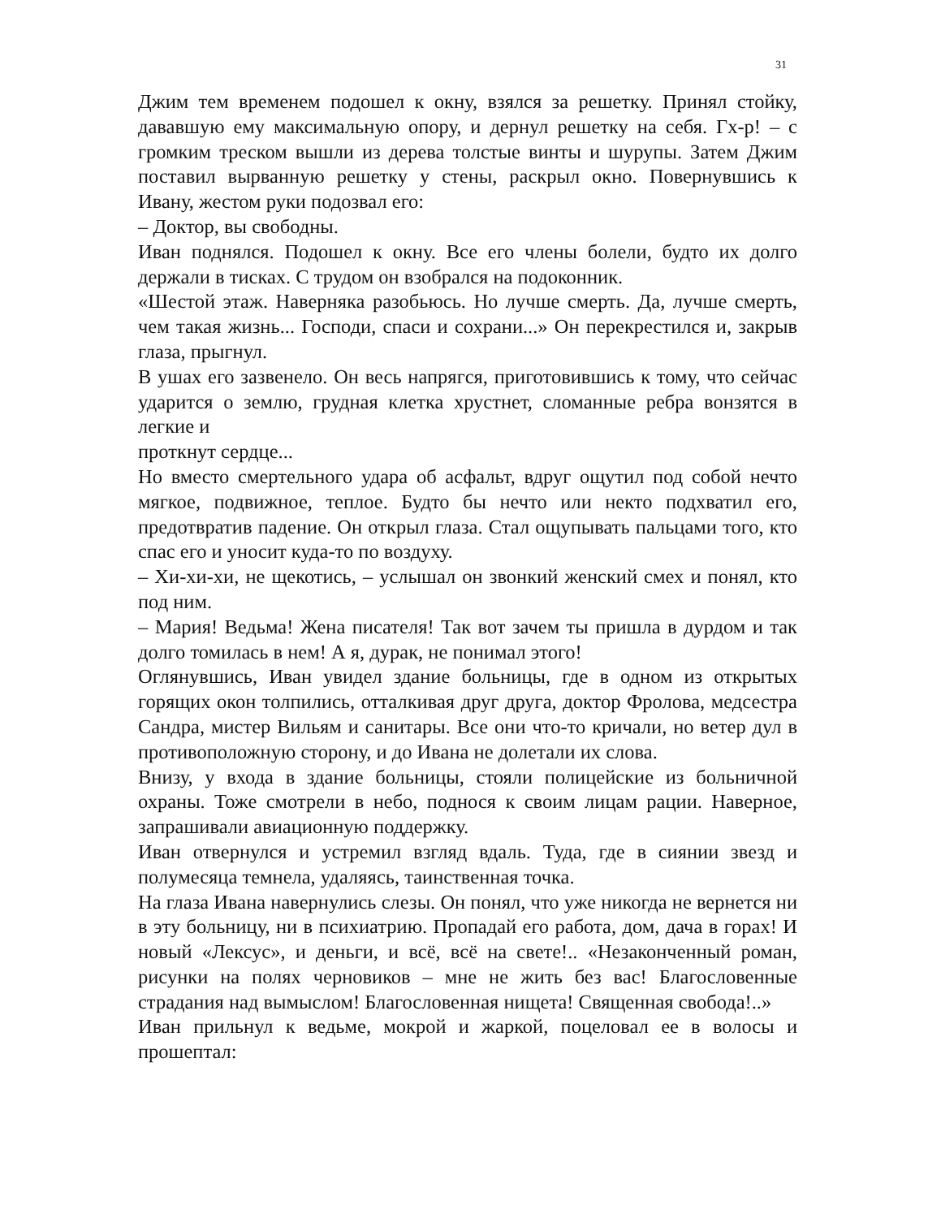31
Джим тем временем подошел к окну, взялся за решетку. Принял стойку, дававшую ему максимальную опору, и дернул решетку на себя. Гх-р! – с громким треском вышли из дерева толстые винты и шурупы. Затем Джим поставил вырванную решетку у стены, раскрыл окно. Повернувшись к Ивану, жестом руки подозвал его:
– Доктор, вы свободны.
Иван поднялся. Подошел к окну. Все его члены болели, будто их долго держали в тисках. С трудом он взобрался на подоконник.
«Шестой этаж. Наверняка разобьюсь. Но лучше смерть. Да, лучше смерть, чем такая жизнь... Господи, спаси и сохрани...» Он перекрестился и, закрыв глаза, прыгнул.
В ушах его зазвенело. Он весь напрягся, приготовившись к тому, что сейчас ударится о землю, грудная клетка хрустнет, сломанные ребра вонзятся в легкие и
проткнут сердце...
Но вместо смертельного удара об асфальт, вдруг ощутил под собой нечто мягкое, подвижное, теплое. Будто бы нечто или некто подхватил его, предотвратив падение. Он открыл глаза. Стал ощупывать пальцами того, кто спас его и уносит куда-то по воздуху.
– Хи-хи-хи, не щекотись, – услышал он звонкий женский смех и понял, кто под ним.
– Мария! Ведьма! Жена писателя! Так вот зачем ты пришла в дурдом и так долго томилась в нем! А я, дурак, не понимал этого!
Оглянувшись, Иван увидел здание больницы, где в одном из открытых горящих окон толпились, отталкивая друг друга, доктор Фролова, медсестра Сандра, мистер Вильям и санитары. Все они что-то кричали, но ветер дул в противоположную сторону, и до Ивана не долетали их слова.
Внизу, у входа в здание больницы, стояли полицейские из больничной охраны. Тоже смотрели в небо, поднося к своим лицам рации. Наверное, запрашивали авиационную поддержку.
Иван отвернулся и устремил взгляд вдаль. Туда, где в сиянии звезд и полумесяца темнела, удаляясь, таинственная точка.
На глаза Ивана навернулись слезы. Он понял, что уже никогда не вернется ни в эту больницу, ни в психиатрию. Пропадай его работа, дом, дача в горах! И новый «Лексус», и деньги, и всё, всё на свете!.. «Незаконченный роман, рисунки на полях черновиков – мне не жить без вас! Благословенные страдания над вымыслом! Благословенная нищета! Священная свобода!..»
Иван прильнул к ведьме, мокрой и жаркой, поцеловал ее в волосы и прошептал: